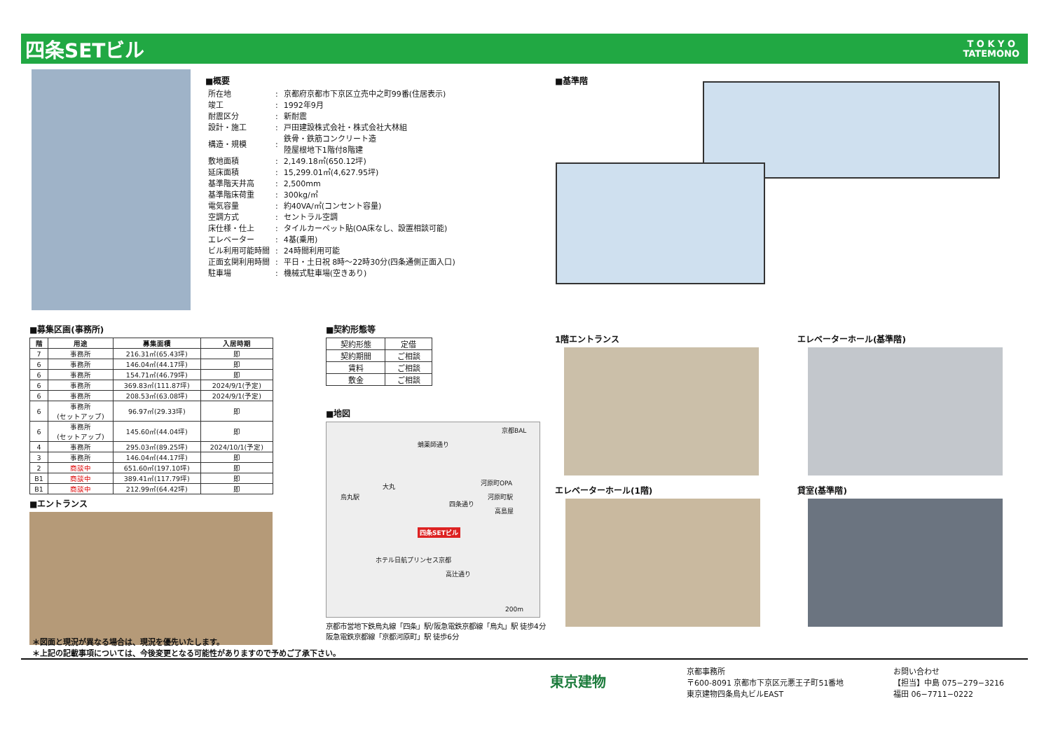四条SETビル
T O K Y O
TATEMONO
■概要
| 所在地 | : | 京都府京都市下京区立売中之町99番(住居表示) |
| 竣工 | : | 1992年9月 |
| 耐震区分 | : | 新耐震 |
| 設計・施工 | : | 戸田建設株式会社・株式会社大林組 |
| 構造・規模 | : | 鉄骨・鉄筋コンクリート造 陸屋根地下1階付8階建 |
| 敷地面積 | : | 2,149.18㎡(650.12坪) |
| 延床面積 | : | 15,299.01㎡(4,627.95坪) |
| 基準階天井高 | : | 2,500mm |
| 基準階床荷重 | : | 300kg/㎡ |
| 電気容量 | : | 約40VA/㎡(コンセント容量) |
| 空調方式 | : | セントラル空調 |
| 床仕様・仕上 | : | タイルカーペット貼(OA床なし、設置相談可能) |
| エレベーター | : | 4基(乗用) |
| ビル利用可能時間 | : | 24時間利用可能 |
| 正面玄関利用時間 | : | 平日・土日祝 8時～22時30分(四条通側正面入口) |
| 駐車場 | : | 機械式駐車場(空きあり) |
■基準階
■募集区画(事務所)
| 階 | 用途 | 募集面積 | 入居時期 |
| --- | --- | --- | --- |
| 7 | 事務所 | 216.31㎡(65.43坪) | 即 |
| 6 | 事務所 | 146.04㎡(44.17坪) | 即 |
| 6 | 事務所 | 154.71㎡(46.79坪) | 即 |
| 6 | 事務所 | 369.83㎡(111.87坪) | 2024/9/1(予定) |
| 6 | 事務所 | 208.53㎡(63.08坪) | 2024/9/1(予定) |
| 6 | 事務所 (セットアップ) | 96.97㎡(29.33坪) | 即 |
| 6 | 事務所 (セットアップ) | 145.60㎡(44.04坪) | 即 |
| 4 | 事務所 | 295.03㎡(89.25坪) | 2024/10/1(予定) |
| 3 | 事務所 | 146.04㎡(44.17坪) | 即 |
| 2 | 商談中 | 651.60㎡(197.10坪) | 即 |
| B1 | 商談中 | 389.41㎡(117.79坪) | 即 |
| B1 | 商談中 | 212.99㎡(64.42坪) | 即 |
■エントランス
■契約形態等
| 契約形態 | 定借 |
| 契約期間 | ご相談 |
| 賃料 | ご相談 |
| 敷金 | ご相談 |
■地図
四条SETビル
蛸薬師通り
四条通り
高辻通り
京都BAL
河原町OPA
高島屋
大丸
烏丸駅 河原町駅
ホテル日航プリンセス京都
200m
京都市営地下鉄烏丸線「四条」駅/阪急電鉄京都線「烏丸」駅 徒歩4分
阪急電鉄京都線「京都河原町」駅 徒歩6分
1階エントランス
エレベーターホール(1階)
エレベーターホール(基準階)
貸室(基準階)
＊図面と現況が異なる場合は、現況を優先いたします。
＊上記の記載事項については、今後変更となる可能性がありますので予めご了承下さい。
東京建物
京都事務所
〒600-8091 京都市下京区元悪王子町51番地
東京建物四条烏丸ビルEAST
お問い合わせ
【担当】中島 075−279−3216
福田 06−7711−0222